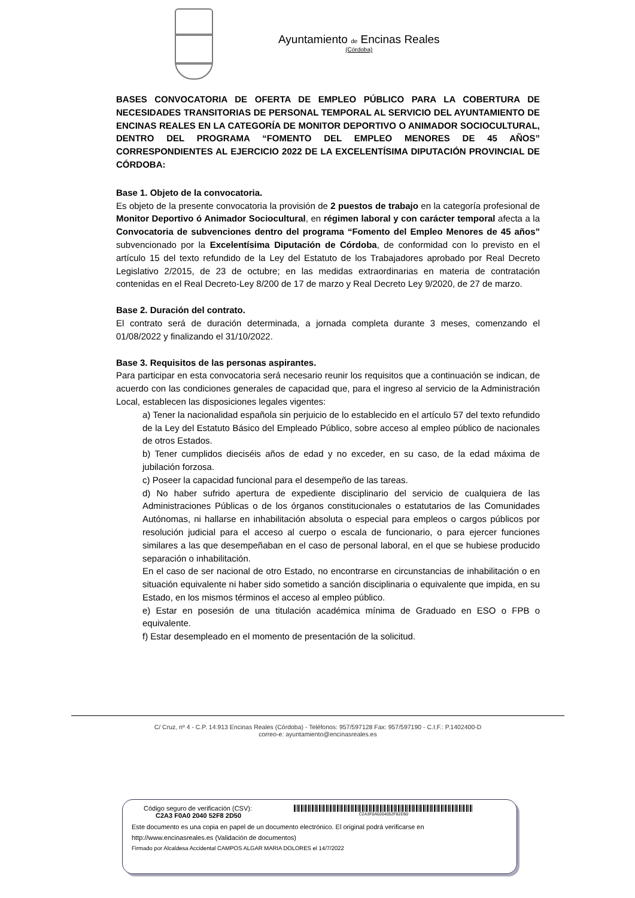Ayuntamiento de Encinas Reales
(Córdoba)
BASES CONVOCATORIA DE OFERTA DE EMPLEO PÚBLICO PARA LA COBERTURA DE NECESIDADES TRANSITORIAS DE PERSONAL TEMPORAL AL SERVICIO DEL AYUNTAMIENTO DE ENCINAS REALES EN LA CATEGORÍA DE MONITOR DEPORTIVO O ANIMADOR SOCIOCULTURAL, DENTRO DEL PROGRAMA “FOMENTO DEL EMPLEO MENORES DE 45 AÑOS” CORRESPONDIENTES AL EJERCICIO 2022 DE LA EXCELENTÍSIMA DIPUTACIÓN PROVINCIAL DE CÓRDOBA:
Base 1. Objeto de la convocatoria.
Es objeto de la presente convocatoria la provisión de 2 puestos de trabajo en la categoría profesional de Monitor Deportivo ó Animador Sociocultural, en régimen laboral y con carácter temporal afecta a la Convocatoria de subvenciones dentro del programa “Fomento del Empleo Menores de 45 años” subvencionado por la Excelentísima Diputación de Córdoba, de conformidad con lo previsto en el artículo 15 del texto refundido de la Ley del Estatuto de los Trabajadores aprobado por Real Decreto Legislativo 2/2015, de 23 de octubre; en las medidas extraordinarias en materia de contratación contenidas en el Real Decreto-Ley 8/200 de 17 de marzo y Real Decreto Ley 9/2020, de 27 de marzo.
Base 2. Duración del contrato.
El contrato será de duración determinada, a jornada completa durante 3 meses, comenzando el 01/08/2022 y finalizando el 31/10/2022.
Base 3. Requisitos de las personas aspirantes.
Para participar en esta convocatoria será necesario reunir los requisitos que a continuación se indican, de acuerdo con las condiciones generales de capacidad que, para el ingreso al servicio de la Administración Local, establecen las disposiciones legales vigentes:
a) Tener la nacionalidad española sin perjuicio de lo establecido en el artículo 57 del texto refundido de la Ley del Estatuto Básico del Empleado Público, sobre acceso al empleo público de nacionales de otros Estados.
b) Tener cumplidos dieciséis años de edad y no exceder, en su caso, de la edad máxima de jubilación forzosa.
c) Poseer la capacidad funcional para el desempeño de las tareas.
d) No haber sufrido apertura de expediente disciplinario del servicio de cualquiera de las Administraciones Públicas o de los órganos constitucionales o estatutarios de las Comunidades Autónomas, ni hallarse en inhabilitación absoluta o especial para empleos o cargos públicos por resolución judicial para el acceso al cuerpo o escala de funcionario, o para ejercer funciones similares a las que desempeñaban en el caso de personal laboral, en el que se hubiese producido separación o inhabilitación.
En el caso de ser nacional de otro Estado, no encontrarse en circunstancias de inhabilitación o en situación equivalente ni haber sido sometido a sanción disciplinaria o equivalente que impida, en su Estado, en los mismos términos el acceso al empleo público.
e) Estar en posesión de una titulación académica mínima de Graduado en ESO o FPB o equivalente.
f) Estar desempleado en el momento de presentación de la solicitud.
C/ Cruz, nº 4 - C.P. 14.913 Encinas Reales (Córdoba) - Teléfonos: 957/597128 Fax: 957/597190 - C.I.F.: P.1402400-D
correo-e: ayuntamiento@encinasreales.es
Código seguro de verificación (CSV):
C2A3 F0A0 2040 52F8 2D50
C2A3F0A0204052F82D50
Este documento es una copia en papel de un documento electrónico. El original podrá verificarse en
http://www.encinasreales.es (Validación de documentos)
Firmado por Alcaldesa Accidental CAMPOS ALGAR MARIA DOLORES el 14/7/2022